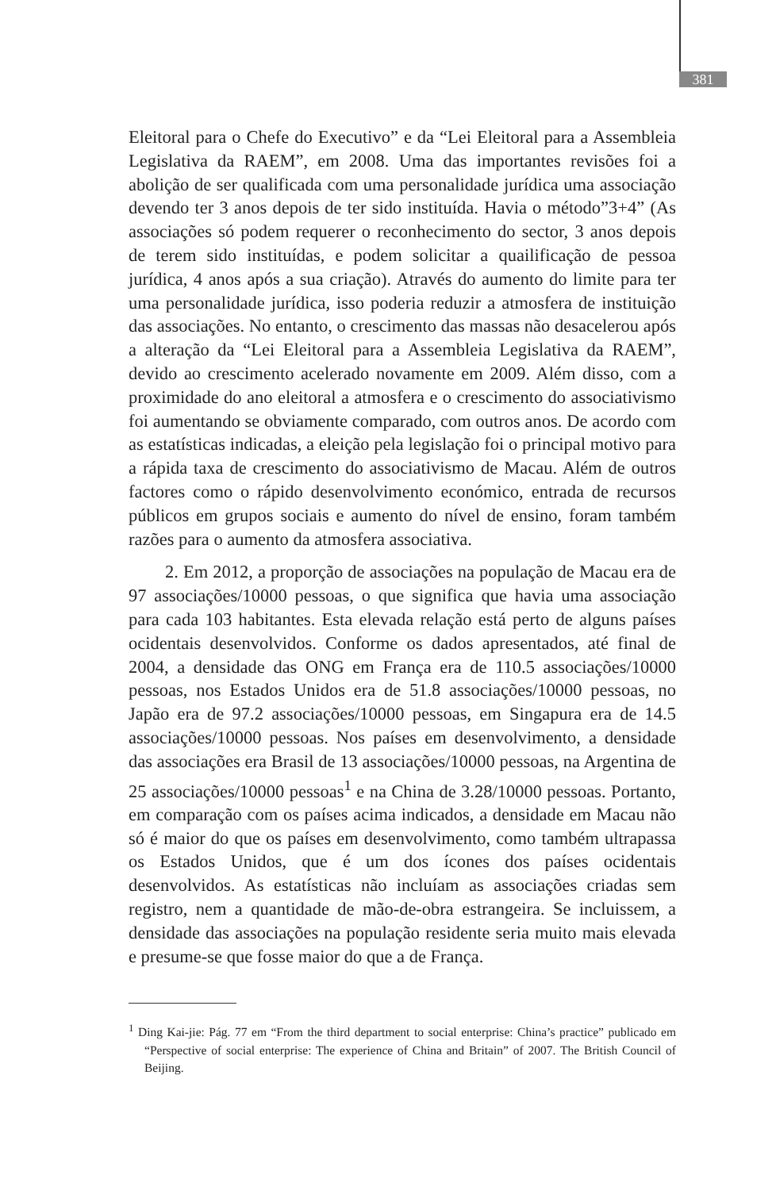381
Eleitoral para o Chefe do Executivo” e da “Lei Eleitoral para a Assembleia Legislativa da RAEM”, em 2008. Uma das importantes revisões foi a abolição de ser qualificada com uma personalidade jurídica uma associação devendo ter 3 anos depois de ter sido instituída. Havia o método”3+4” (As associações só podem requerer o reconhecimento do sector, 3 anos depois de terem sido instituídas, e podem solicitar a quailificação de pessoa jurídica, 4 anos após a sua criação). Através do aumento do limite para ter uma personalidade jurídica, isso poderia reduzir a atmosfera de instituição das associações. No entanto, o crescimento das massas não desacelerou após a alteração da “Lei Eleitoral para a Assembleia Legislativa da RAEM”, devido ao crescimento acelerado novamente em 2009. Além disso, com a proximidade do ano eleitoral a atmosfera e o crescimento do associativismo foi aumentando se obviamente comparado, com outros anos. De acordo com as estatísticas indicadas, a eleição pela legislação foi o principal motivo para a rápida taxa de crescimento do associativismo de Macau. Além de outros factores como o rápido desenvolvimento económico, entrada de recursos públicos em grupos sociais e aumento do nível de ensino, foram também razões para o aumento da atmosfera associativa.
2. Em 2012, a proporção de associações na população de Macau era de 97 associações/10000 pessoas, o que significa que havia uma associação para cada 103 habitantes. Esta elevada relação está perto de alguns países ocidentais desenvolvidos. Conforme os dados apresentados, até final de 2004, a densidade das ONG em França era de 110.5 associações/10000 pessoas, nos Estados Unidos era de 51.8 associações/10000 pessoas, no Japão era de 97.2 associações/10000 pessoas, em Singapura era de 14.5 associações/10000 pessoas. Nos países em desenvolvimento, a densidade das associações era Brasil de 13 associações/10000 pessoas, na Argentina de 25 associações/10000 pessoas<sup>1</sup> e na China de 3.28/10000 pessoas. Portanto, em comparação com os países acima indicados, a densidade em Macau não só é maior do que os países em desenvolvimento, como também ultrapassa os Estados Unidos, que é um dos ícones dos países ocidentais desenvolvidos. As estatísticas não incluíam as associações criadas sem registro, nem a quantidade de mão-de-obra estrangeira. Se incluissem, a densidade das associações na população residente seria muito mais elevada e presume-se que fosse maior do que a de França.
<sup>1</sup> Ding Kai-jie: Pág. 77 em “From the third department to social enterprise: China’s practice” publicado em “Perspective of social enterprise: The experience of China and Britain” of 2007. The British Council of Beijing.